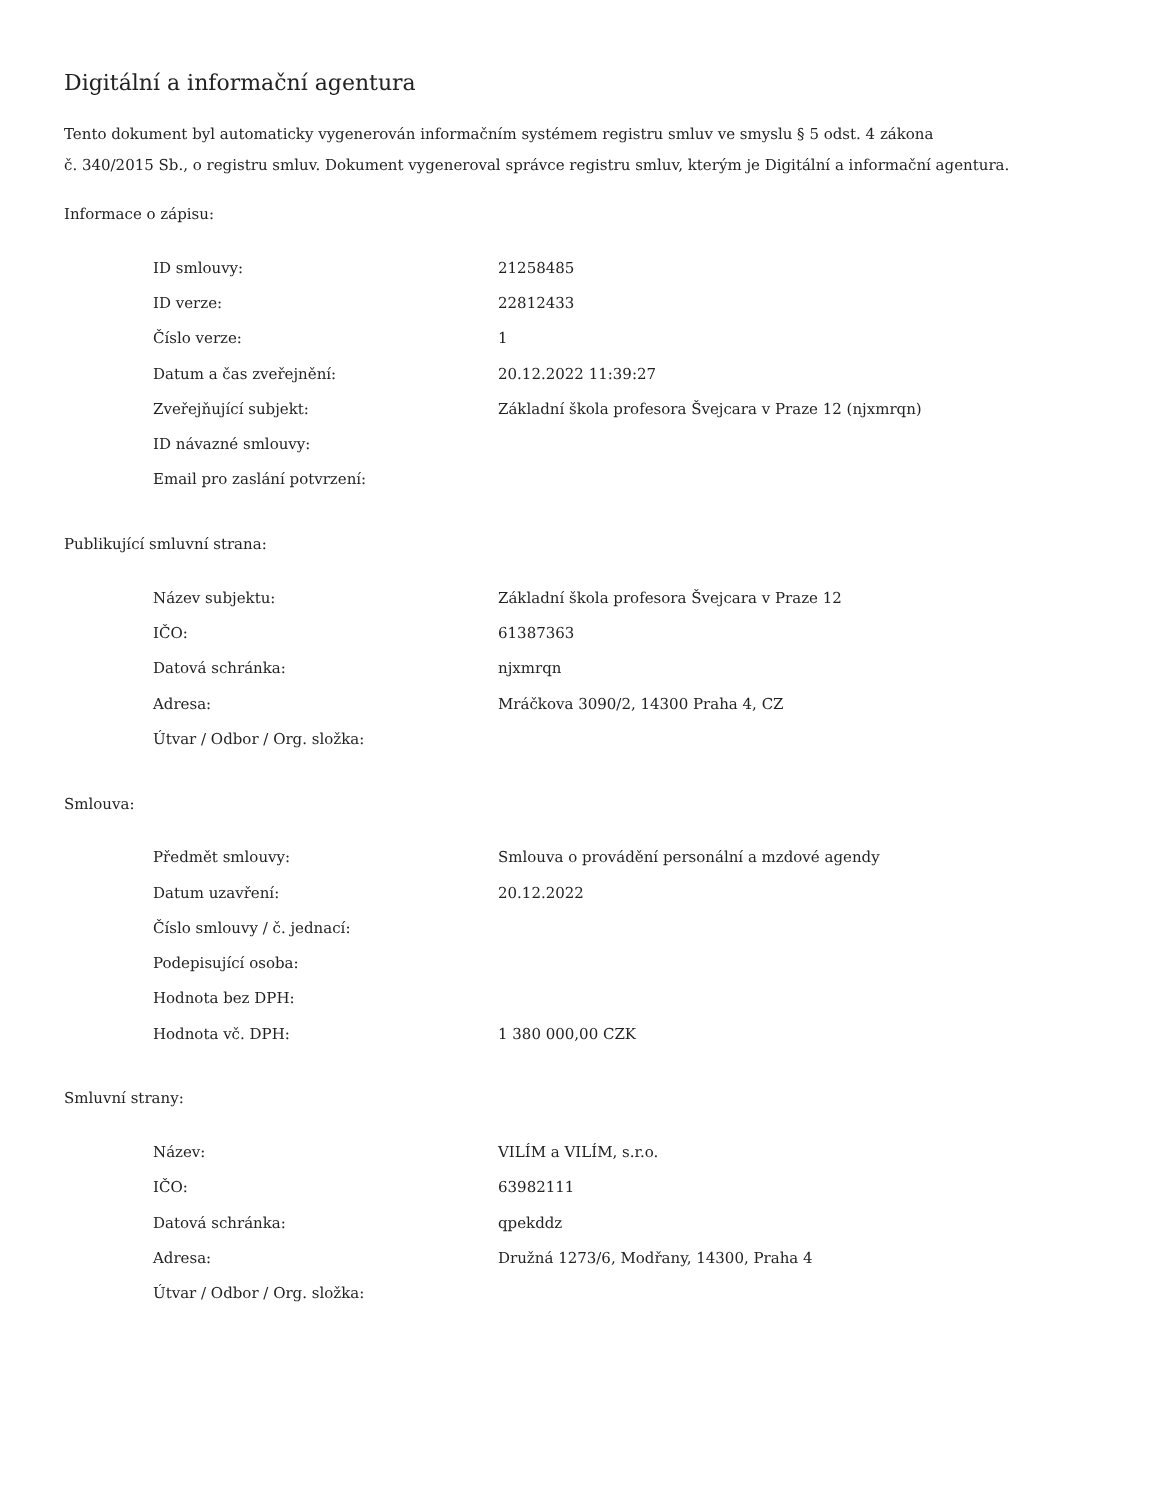Digitální a informační agentura
Tento dokument byl automaticky vygenerován informačním systémem registru smluv ve smyslu § 5 odst. 4 zákona
č. 340/2015 Sb., o registru smluv. Dokument vygeneroval správce registru smluv, kterým je Digitální a informační agentura.
Informace o zápisu:
| ID smlouvy: | 21258485 |
| ID verze: | 22812433 |
| Číslo verze: | 1 |
| Datum a čas zveřejnění: | 20.12.2022 11:39:27 |
| Zveřejňující subjekt: | Základní škola profesora Švejcara v Praze 12 (njxmrqn) |
| ID návazné smlouvy: | |
| Email pro zaslání potvrzení: | |
Publikující smluvní strana:
| Název subjektu: | Základní škola profesora Švejcara v Praze 12 |
| IČO: | 61387363 |
| Datová schránka: | njxmrqn |
| Adresa: | Mráčkova 3090/2, 14300 Praha 4, CZ |
| Útvar / Odbor / Org. složka: | |
Smlouva:
| Předmět smlouvy: | Smlouva o provádění personální a mzdové agendy |
| Datum uzavření: | 20.12.2022 |
| Číslo smlouvy / č. jednací: | |
| Podepisující osoba: | |
| Hodnota bez DPH: | |
| Hodnota vč. DPH: | 1 380 000,00 CZK |
Smluvní strany:
| Název: | VILÍM a VILÍM, s.r.o. |
| IČO: | 63982111 |
| Datová schránka: | qpekddz |
| Adresa: | Družná 1273/6, Modřany, 14300, Praha 4 |
| Útvar / Odbor / Org. složka: | |